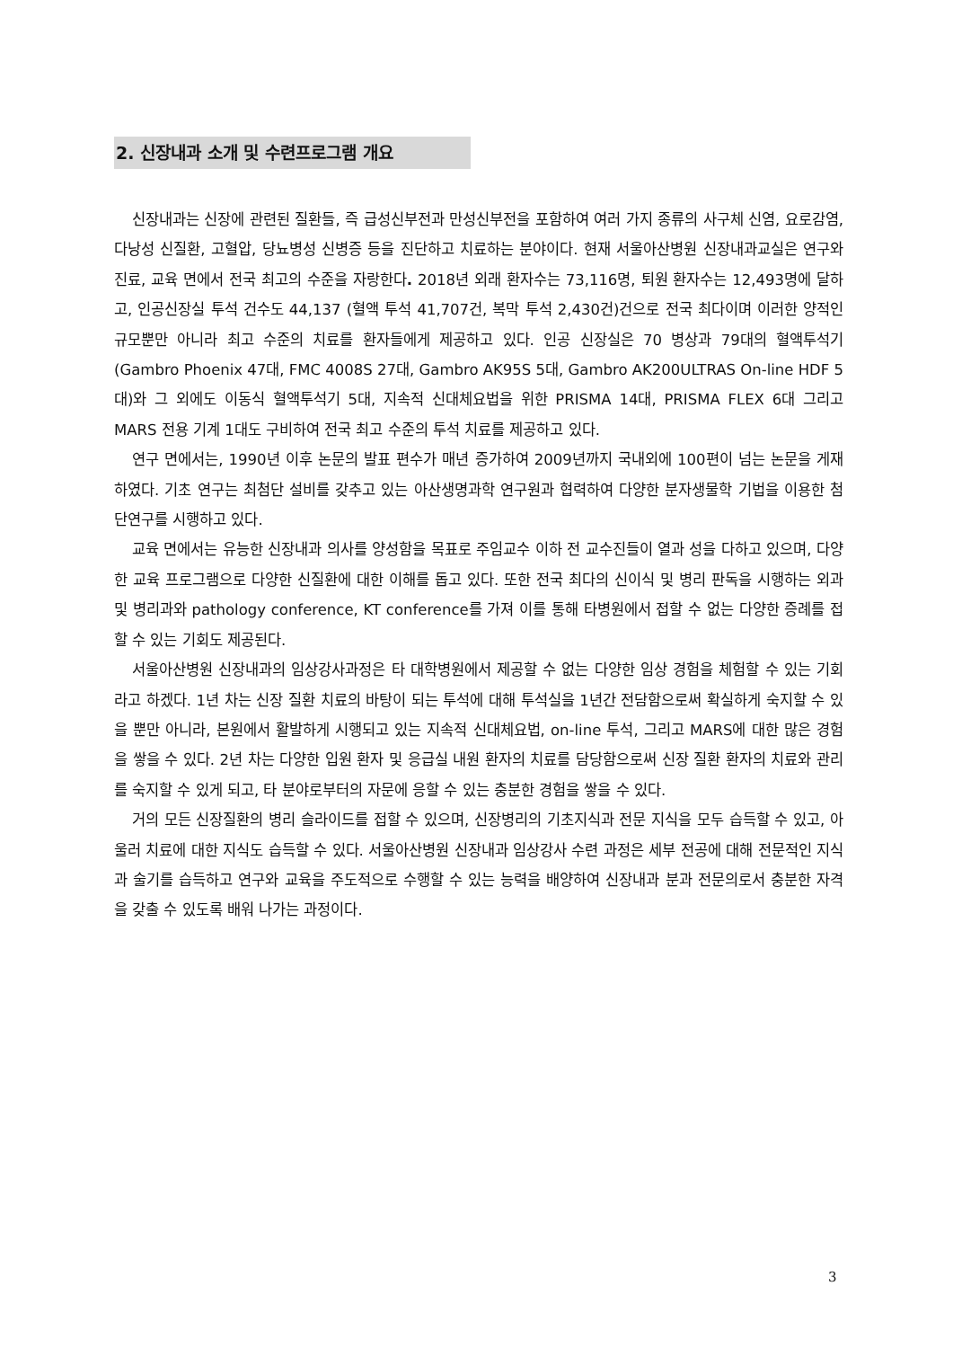2. 신장내과 소개 및 수련프로그램 개요
신장내과는 신장에 관련된 질환들, 즉 급성신부전과 만성신부전을 포함하여 여러 가지 종류의 사구체 신염, 요로감염, 다낭성 신질환, 고혈압, 당뇨병성 신병증 등을 진단하고 치료하는 분야이다. 현재 서울아산병원 신장내과교실은 연구와 진료, 교육 면에서 전국 최고의 수준을 자랑한다. 2018년 외래 환자수는 73,116명, 퇴원 환자수는 12,493명에 달하고, 인공신장실 투석 건수도 44,137 (혈액 투석 41,707건, 복막 투석 2,430건)건으로 전국 최다이며 이러한 양적인 규모뿐만 아니라 최고 수준의 치료를 환자들에게 제공하고 있다. 인공 신장실은 70 병상과 79대의 혈액투석기(Gambro Phoenix 47대, FMC 4008S 27대, Gambro AK95S 5대, Gambro AK200ULTRAS On-line HDF 5대)와 그 외에도 이동식 혈액투석기 5대, 지속적 신대체요법을 위한 PRISMA 14대, PRISMA FLEX 6대 그리고 MARS 전용 기계 1대도 구비하여 전국 최고 수준의 투석 치료를 제공하고 있다.
연구 면에서는, 1990년 이후 논문의 발표 편수가 매년 증가하여 2009년까지 국내외에 100편이 넘는 논문을 게재하였다. 기초 연구는 최첨단 설비를 갖추고 있는 아산생명과학 연구원과 협력하여 다양한 분자생물학 기법을 이용한 첨단연구를 시행하고 있다.
교육 면에서는 유능한 신장내과 의사를 양성함을 목표로 주임교수 이하 전 교수진들이 열과 성을 다하고 있으며, 다양한 교육 프로그램으로 다양한 신질환에 대한 이해를 돕고 있다. 또한 전국 최다의 신이식 및 병리 판독을 시행하는 외과 및 병리과와 pathology conference, KT conference를 가져 이를 통해 타병원에서 접할 수 없는 다양한 증례를 접할 수 있는 기회도 제공된다.
서울아산병원 신장내과의 임상강사과정은 타 대학병원에서 제공할 수 없는 다양한 임상 경험을 체험할 수 있는 기회라고 하겠다. 1년 차는 신장 질환 치료의 바탕이 되는 투석에 대해 투석실을 1년간 전담함으로써 확실하게 숙지할 수 있을 뿐만 아니라, 본원에서 활발하게 시행되고 있는 지속적 신대체요법, on-line 투석, 그리고 MARS에 대한 많은 경험을 쌓을 수 있다. 2년 차는 다양한 입원 환자 및 응급실 내원 환자의 치료를 담당함으로써 신장 질환 환자의 치료와 관리를 숙지할 수 있게 되고, 타 분야로부터의 자문에 응할 수 있는 충분한 경험을 쌓을 수 있다.
거의 모든 신장질환의 병리 슬라이드를 접할 수 있으며, 신장병리의 기초지식과 전문 지식을 모두 습득할 수 있고, 아울러 치료에 대한 지식도 습득할 수 있다. 서울아산병원 신장내과 임상강사 수련 과정은 세부 전공에 대해 전문적인 지식과 술기를 습득하고 연구와 교육을 주도적으로 수행할 수 있는 능력을 배양하여 신장내과 분과 전문의로서 충분한 자격을 갖출 수 있도록 배워 나가는 과정이다.
3